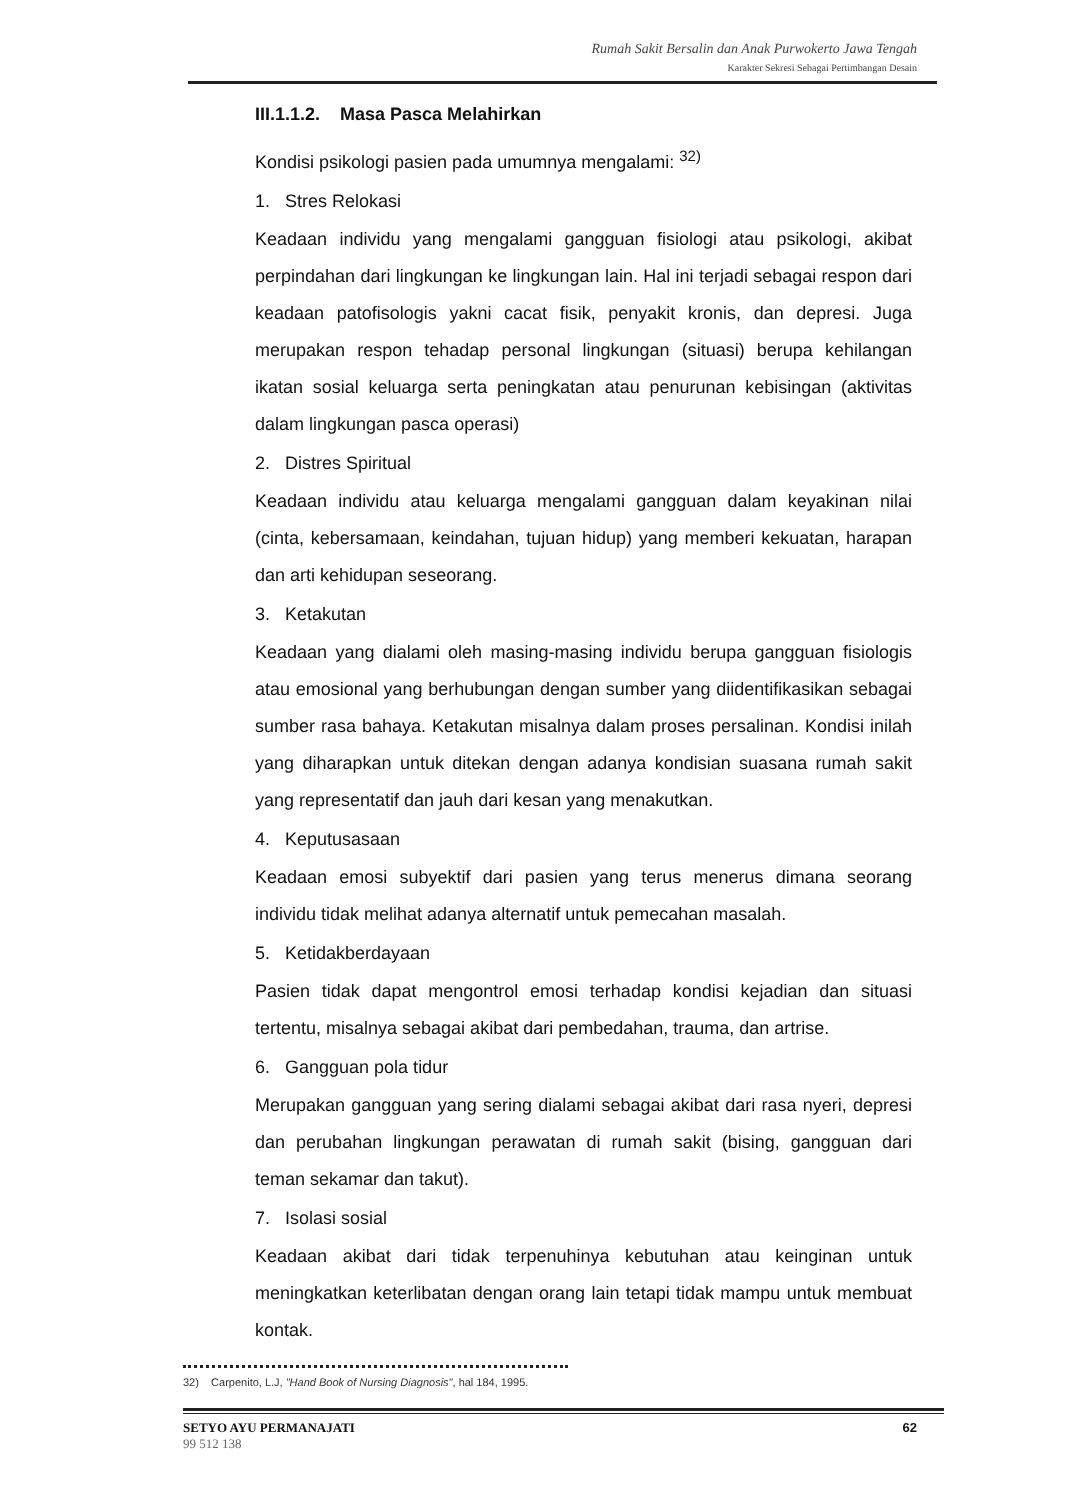Rumah Sakit Bersalin dan Anak Purwokerto Jawa Tengah
Karakter Sekresi Sebagai Pertimbangan Desain
III.1.1.2. Masa Pasca Melahirkan
Kondisi psikologi pasien pada umumnya mengalami: <sup>32)</sup>
1. Stres Relokasi
Keadaan individu yang mengalami gangguan fisiologi atau psikologi, akibat perpindahan dari lingkungan ke lingkungan lain. Hal ini terjadi sebagai respon dari keadaan patofisologis yakni cacat fisik, penyakit kronis, dan depresi. Juga merupakan respon tehadap personal lingkungan (situasi) berupa kehilangan ikatan sosial keluarga serta peningkatan atau penurunan kebisingan (aktivitas dalam lingkungan pasca operasi)
2. Distres Spiritual
Keadaan individu atau keluarga mengalami gangguan dalam keyakinan nilai (cinta, kebersamaan, keindahan, tujuan hidup) yang memberi kekuatan, harapan dan arti kehidupan seseorang.
3. Ketakutan
Keadaan yang dialami oleh masing-masing individu berupa gangguan fisiologis atau emosional yang berhubungan dengan sumber yang diidentifikasikan sebagai sumber rasa bahaya. Ketakutan misalnya dalam proses persalinan. Kondisi inilah yang diharapkan untuk ditekan dengan adanya kondisian suasana rumah sakit yang representatif dan jauh dari kesan yang menakutkan.
4. Keputusasaan
Keadaan emosi subyektif dari pasien yang terus menerus dimana seorang individu tidak melihat adanya alternatif untuk pemecahan masalah.
5. Ketidakberdayaan
Pasien tidak dapat mengontrol emosi terhadap kondisi kejadian dan situasi tertentu, misalnya sebagai akibat dari pembedahan, trauma, dan artrise.
6. Gangguan pola tidur
Merupakan gangguan yang sering dialami sebagai akibat dari rasa nyeri, depresi dan perubahan lingkungan perawatan di rumah sakit (bising, gangguan dari teman sekamar dan takut).
7. Isolasi sosial
Keadaan akibat dari tidak terpenuhinya kebutuhan atau keinginan untuk meningkatkan keterlibatan dengan orang lain tetapi tidak mampu untuk membuat kontak.
32) Carpenito, L.J, "Hand Book of Nursing Diagnosis", hal 184, 1995.
SETYO AYU PERMANAJATI
99 512 138
62